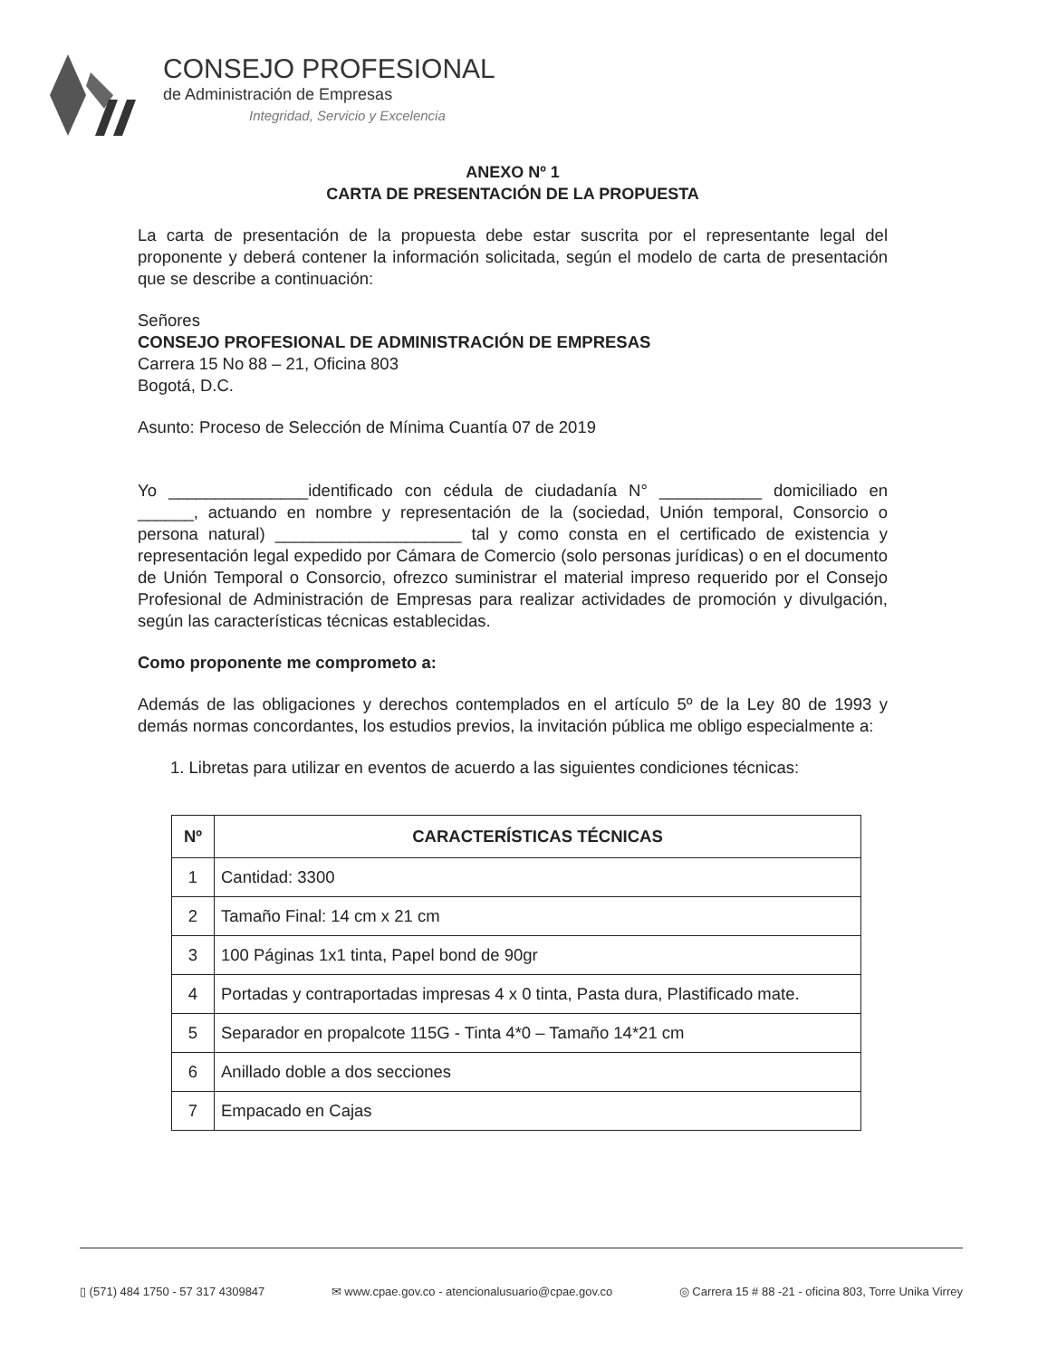CONSEJO PROFESIONAL
de Administración de Empresas
Integridad, Servicio y Excelencia
ANEXO Nº 1
CARTA DE PRESENTACIÓN DE LA PROPUESTA
La carta de presentación de la propuesta debe estar suscrita por el representante legal del proponente y deberá contener la información solicitada, según el modelo de carta de presentación que se describe a continuación:
Señores
CONSEJO PROFESIONAL DE ADMINISTRACIÓN DE EMPRESAS
Carrera 15 No 88 – 21, Oficina 803
Bogotá, D.C.
Asunto: Proceso de Selección de Mínima Cuantía 07 de 2019
Yo _______________identificado con cédula de ciudadanía N° ___________ domiciliado en ______, actuando en nombre y representación de la (sociedad, Unión temporal, Consorcio o persona natural) ____________________ tal y como consta en el certificado de existencia y representación legal expedido por Cámara de Comercio (solo personas jurídicas) o en el documento de Unión Temporal o Consorcio, ofrezco suministrar el material impreso requerido por el Consejo Profesional de Administración de Empresas para realizar actividades de promoción y divulgación, según las características técnicas establecidas.
Como proponente me comprometo a:
Además de las obligaciones y derechos contemplados en el artículo 5º de la Ley 80 de 1993 y demás normas concordantes, los estudios previos, la invitación pública me obligo especialmente a:
1. Libretas para utilizar en eventos de acuerdo a las siguientes condiciones técnicas:
| Nº | CARACTERÍSTICAS TÉCNICAS |
| --- | --- |
| 1 | Cantidad: 3300 |
| 2 | Tamaño Final: 14 cm x 21 cm |
| 3 | 100 Páginas 1x1 tinta, Papel bond de 90gr |
| 4 | Portadas y contraportadas impresas 4 x 0 tinta, Pasta dura, Plastificado mate. |
| 5 | Separador en propalcote 115G - Tinta 4*0 – Tamaño 14*21 cm |
| 6 | Anillado doble a dos secciones |
| 7 | Empacado en Cajas |
▯ (571) 484 1750 - 57 317 4309847 ✉ www.cpae.gov.co - atencionalusuario@cpae.gov.co ◎ Carrera 15 # 88 -21 - oficina 803, Torre Unika Virrey